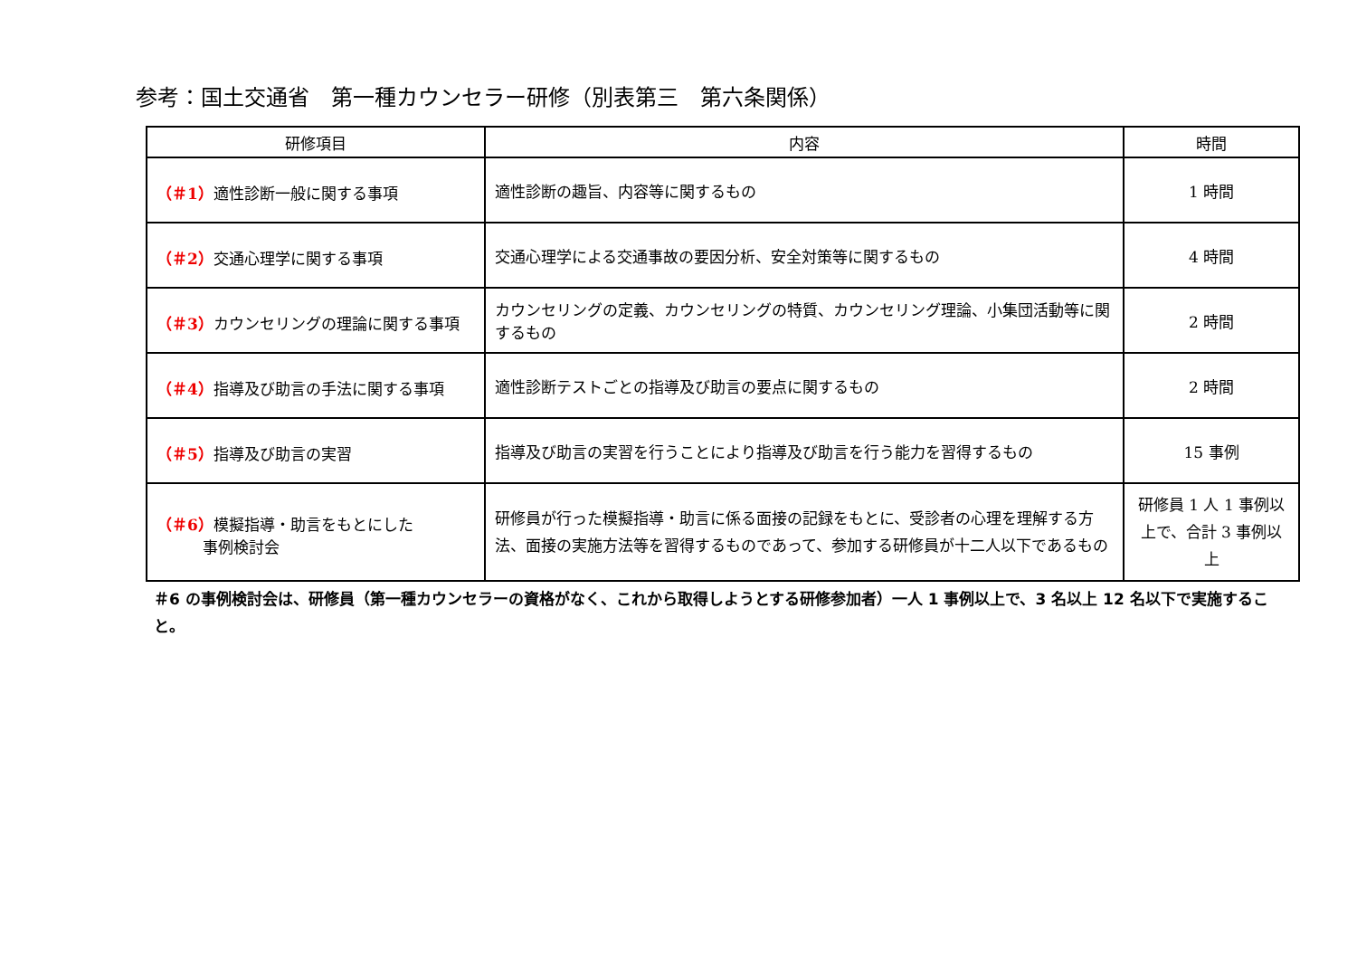参考：国土交通省　第一種カウンセラー研修（別表第三　第六条関係）
| 研修項目 | 内容 | 時間 |
| --- | --- | --- |
| （＃1） 適性診断一般に関する事項 | 適性診断の趣旨、内容等に関するもの | 1 時間 |
| （＃2） 交通心理学に関する事項 | 交通心理学による交通事故の要因分析、安全対策等に関するもの | 4 時間 |
| （＃3） カウンセリングの理論に関する事項 | カウンセリングの定義、カウンセリングの特質、カウンセリング理論、小集団活動等に関するもの | 2 時間 |
| （＃4） 指導及び助言の手法に関する事項 | 適性診断テストごとの指導及び助言の要点に関するもの | 2 時間 |
| （＃5） 指導及び助言の実習 | 指導及び助言の実習を行うことにより指導及び助言を行う能力を習得するもの | 15 事例 |
| （＃6） 模擬指導・助言をもとにした 事例検討会 | 研修員が行った模擬指導・助言に係る面接の記録をもとに、受診者の心理を理解する方法、面接の実施方法等を習得するものであって、参加する研修員が十二人以下であるもの | 研修員 1 人 1 事例以上で、合計 3 事例以上 |
＃6 の事例検討会は、研修員（第一種カウンセラーの資格がなく、これから取得しようとする研修参加者）一人 1 事例以上で、3 名以上 12 名以下で実施すること。